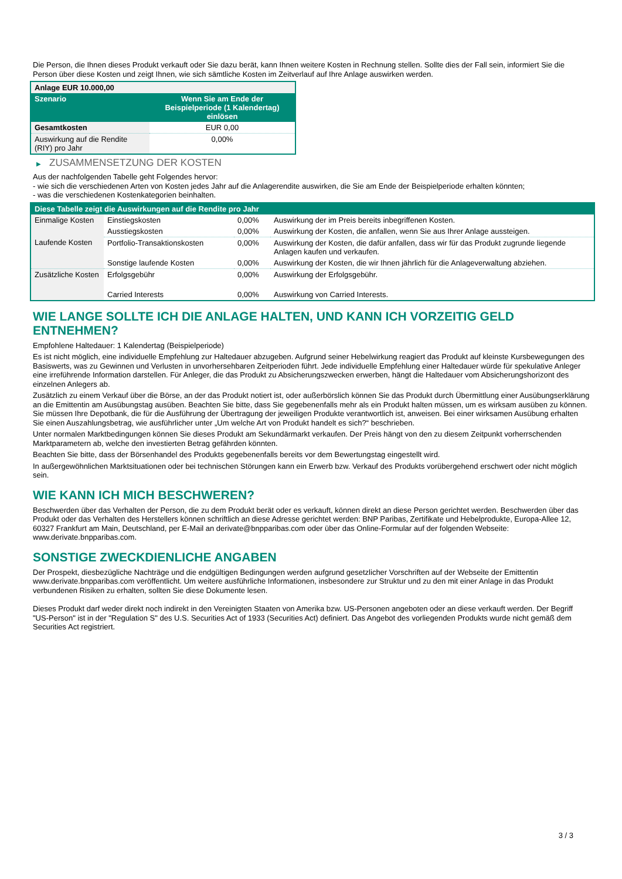Die Person, die Ihnen dieses Produkt verkauft oder Sie dazu berät, kann Ihnen weitere Kosten in Rechnung stellen. Sollte dies der Fall sein, informiert Sie die Person über diese Kosten und zeigt Ihnen, wie sich sämtliche Kosten im Zeitverlauf auf Ihre Anlage auswirken werden.
| Anlage EUR 10.000,00 | |
| Szenario | Wenn Sie am Ende der Beispielperiode (1 Kalendertag) einlösen |
| Gesamtkosten | EUR 0,00 |
| Auswirkung auf die Rendite (RIY) pro Jahr | 0,00% |
▶ ZUSAMMENSETZUNG DER KOSTEN
Aus der nachfolgenden Tabelle geht Folgendes hervor:
- wie sich die verschiedenen Arten von Kosten jedes Jahr auf die Anlagerendite auswirken, die Sie am Ende der Beispielperiode erhalten könnten;
- was die verschiedenen Kostenkategorien beinhalten.
| Diese Tabelle zeigt die Auswirkungen auf die Rendite pro Jahr | | | |
| Einmalige Kosten | Einstiegskosten | 0,00% | Auswirkung der im Preis bereits inbegriffenen Kosten. |
| | Ausstiegskosten | 0,00% | Auswirkung der Kosten, die anfallen, wenn Sie aus Ihrer Anlage aussteigen. |
| Laufende Kosten | Portfolio-Transaktionskosten | 0,00% | Auswirkung der Kosten, die dafür anfallen, dass wir für das Produkt zugrunde liegende Anlagen kaufen und verkaufen. |
| | Sonstige laufende Kosten | 0,00% | Auswirkung der Kosten, die wir Ihnen jährlich für die Anlageverwaltung abziehen. |
| Zusätzliche Kosten | Erfolgsgebühr | 0,00% | Auswirkung der Erfolgsgebühr. |
| | Carried Interests | 0,00% | Auswirkung von Carried Interests. |
WIE LANGE SOLLTE ICH DIE ANLAGE HALTEN, UND KANN ICH VORZEITIG GELD ENTNEHMEN?
Empfohlene Haltedauer: 1 Kalendertag (Beispielperiode)
Es ist nicht möglich, eine individuelle Empfehlung zur Haltedauer abzugeben. Aufgrund seiner Hebelwirkung reagiert das Produkt auf kleinste Kursbewegungen des Basiswerts, was zu Gewinnen und Verlusten in unvorhersehbaren Zeitperioden führt. Jede individuelle Empfehlung einer Haltedauer würde für spekulative Anleger eine irreführende Information darstellen. Für Anleger, die das Produkt zu Absicherungszwecken erwerben, hängt die Haltedauer vom Absicherungshorizont des einzelnen Anlegers ab.
Zusätzlich zu einem Verkauf über die Börse, an der das Produkt notiert ist, oder außerbörslich können Sie das Produkt durch Übermittlung einer Ausübungserklärung an die Emittentin am Ausübungstag ausüben. Beachten Sie bitte, dass Sie gegebenenfalls mehr als ein Produkt halten müssen, um es wirksam ausüben zu können. Sie müssen Ihre Depotbank, die für die Ausführung der Übertragung der jeweiligen Produkte verantwortlich ist, anweisen. Bei einer wirksamen Ausübung erhalten Sie einen Auszahlungsbetrag, wie ausführlicher unter „Um welche Art von Produkt handelt es sich?“ beschrieben.
Unter normalen Marktbedingungen können Sie dieses Produkt am Sekundärmarkt verkaufen. Der Preis hängt von den zu diesem Zeitpunkt vorherrschenden Marktparametern ab, welche den investierten Betrag gefährden könnten.
Beachten Sie bitte, dass der Börsenhandel des Produkts gegebenenfalls bereits vor dem Bewertungstag eingestellt wird.
In außergewöhnlichen Marktsituationen oder bei technischen Störungen kann ein Erwerb bzw. Verkauf des Produkts vorübergehend erschwert oder nicht möglich sein.
WIE KANN ICH MICH BESCHWEREN?
Beschwerden über das Verhalten der Person, die zu dem Produkt berät oder es verkauft, können direkt an diese Person gerichtet werden. Beschwerden über das Produkt oder das Verhalten des Herstellers können schriftlich an diese Adresse gerichtet werden: BNP Paribas, Zertifikate und Hebelprodukte, Europa-Allee 12, 60327 Frankfurt am Main, Deutschland, per E-Mail an derivate@bnpparibas.com oder über das Online-Formular auf der folgenden Webseite: www.derivate.bnpparibas.com.
SONSTIGE ZWECKDIENLICHE ANGABEN
Der Prospekt, diesbezügliche Nachträge und die endgültigen Bedingungen werden aufgrund gesetzlicher Vorschriften auf der Webseite der Emittentin www.derivate.bnpparibas.com veröffentlicht. Um weitere ausführliche Informationen, insbesondere zur Struktur und zu den mit einer Anlage in das Produkt verbundenen Risiken zu erhalten, sollten Sie diese Dokumente lesen.
Dieses Produkt darf weder direkt noch indirekt in den Vereinigten Staaten von Amerika bzw. US-Personen angeboten oder an diese verkauft werden. Der Begriff "US-Person" ist in der "Regulation S" des U.S. Securities Act of 1933 (Securities Act) definiert. Das Angebot des vorliegenden Produkts wurde nicht gemäß dem Securities Act registriert.
3 / 3